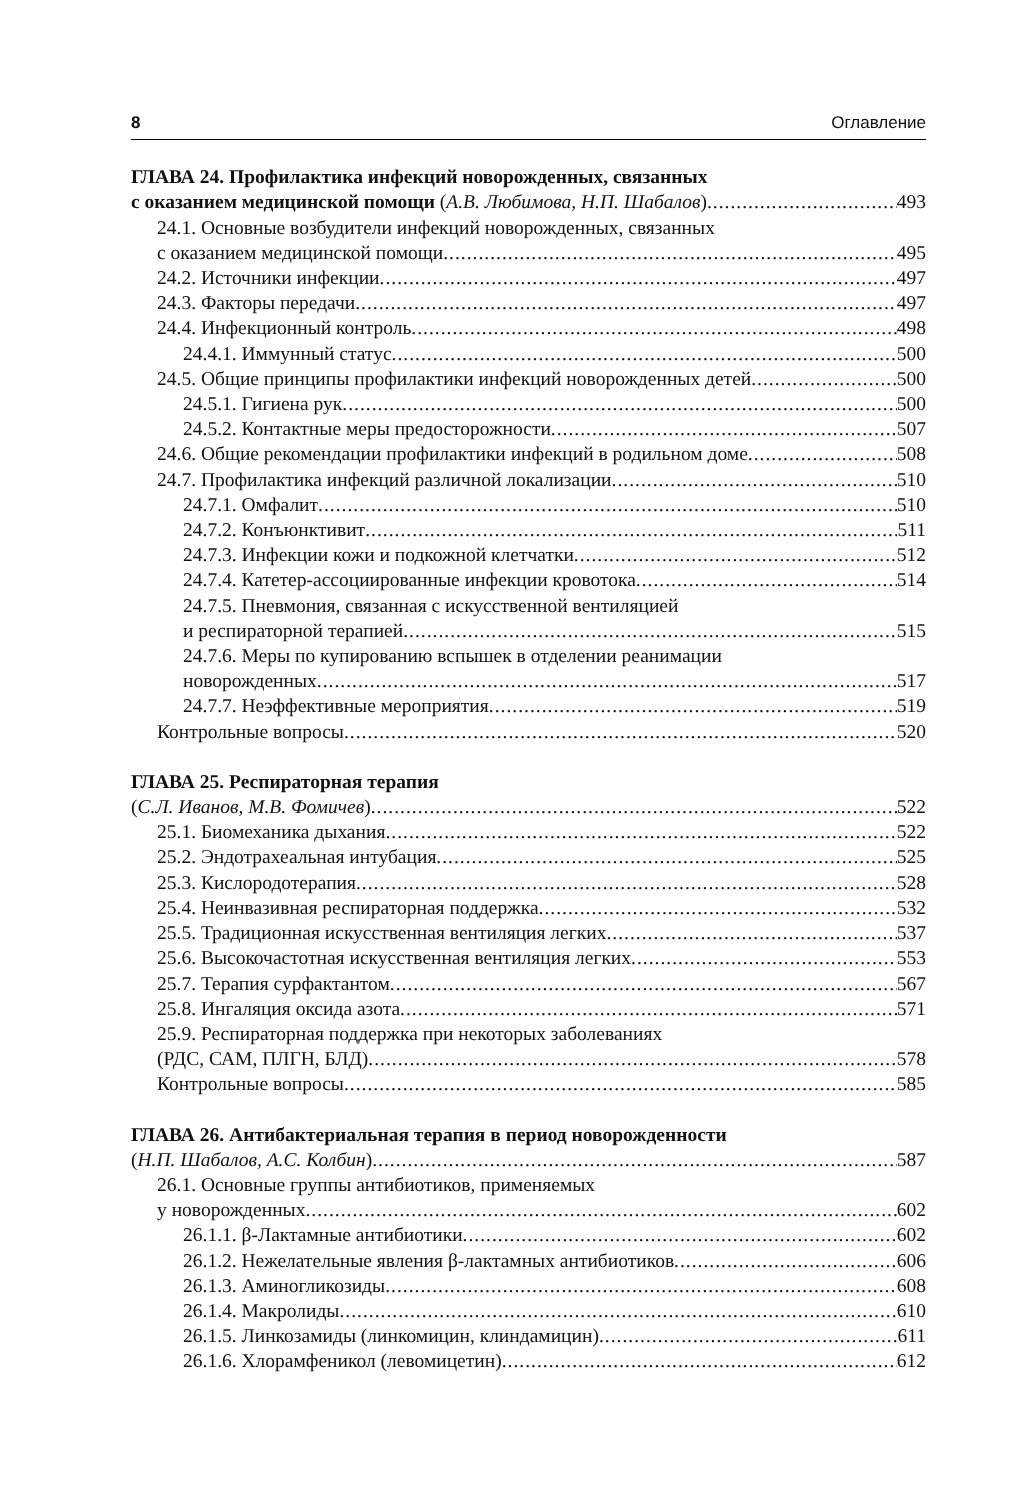8 Оглавление
ГЛАВА 24. Профилактика инфекций новорожденных, связанных
с оказанием медицинской помощи (А.В. Любимова, Н.П. Шабалов) 493
24.1. Основные возбудители инфекций новорожденных, связанных
с оказанием медицинской помощи 495
24.2. Источники инфекции 497
24.3. Факторы передачи 497
24.4. Инфекционный контроль 498
24.4.1. Иммунный статус 500
24.5. Общие принципы профилактики инфекций новорожденных детей 500
24.5.1. Гигиена рук 500
24.5.2. Контактные меры предосторожности 507
24.6. Общие рекомендации профилактики инфекций в родильном доме 508
24.7. Профилактика инфекций различной локализации 510
24.7.1. Омфалит 510
24.7.2. Конъюнктивит 511
24.7.3. Инфекции кожи и подкожной клетчатки 512
24.7.4. Катетер-ассоциированные инфекции кровотока 514
24.7.5. Пневмония, связанная с искусственной вентиляцией
и респираторной терапией 515
24.7.6. Меры по купированию вспышек в отделении реанимации
новорожденных 517
24.7.7. Неэффективные мероприятия 519
Контрольные вопросы 520
ГЛАВА 25. Респираторная терапия
(С.Л. Иванов, М.В. Фомичев) 522
25.1. Биомеханика дыхания 522
25.2. Эндотрахеальная интубация 525
25.3. Кислородотерапия 528
25.4. Неинвазивная респираторная поддержка 532
25.5. Традиционная искусственная вентиляция легких 537
25.6. Высокочастотная искусственная вентиляция легких 553
25.7. Терапия сурфактантом 567
25.8. Ингаляция оксида азота 571
25.9. Респираторная поддержка при некоторых заболеваниях
(РДС, САМ, ПЛГН, БЛД) 578
Контрольные вопросы 585
ГЛАВА 26. Антибактериальная терапия в период новорожденности
(Н.П. Шабалов, А.С. Колбин) 587
26.1. Основные группы антибиотиков, применяемых
у новорожденных 602
26.1.1. β-Лактамные антибиотики 602
26.1.2. Нежелательные явления β-лактамных антибиотиков 606
26.1.3. Аминогликозиды 608
26.1.4. Макролиды 610
26.1.5. Линкозамиды (линкомицин, клиндамицин) 611
26.1.6. Хлорамфеникол (левомицетин) 612